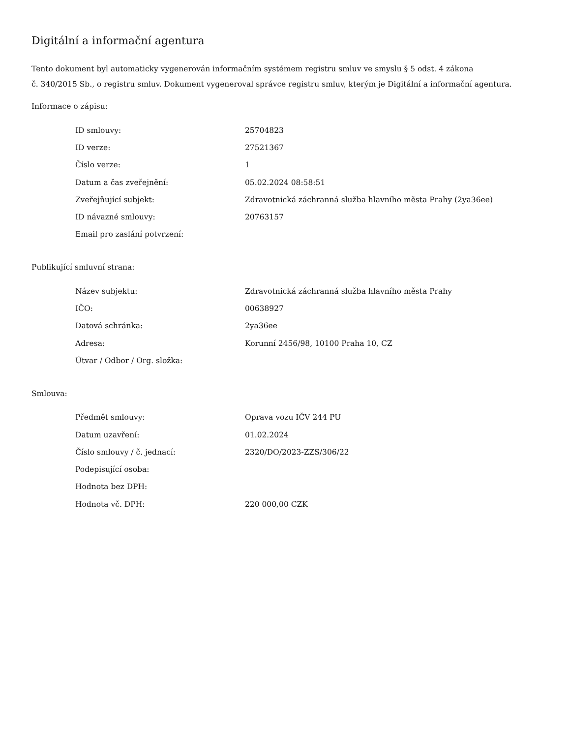Digitální a informační agentura
Tento dokument byl automaticky vygenerován informačním systémem registru smluv ve smyslu § 5 odst. 4 zákona
č. 340/2015 Sb., o registru smluv. Dokument vygeneroval správce registru smluv, kterým je Digitální a informační agentura.
Informace o zápisu:
| ID smlouvy: | 25704823 |
| ID verze: | 27521367 |
| Číslo verze: | 1 |
| Datum a čas zveřejnění: | 05.02.2024 08:58:51 |
| Zveřejňující subjekt: | Zdravotnická záchranná služba hlavního města Prahy (2ya36ee) |
| ID návazné smlouvy: | 20763157 |
| Email pro zaslání potvrzení: | |
Publikující smluvní strana:
| Název subjektu: | Zdravotnická záchranná služba hlavního města Prahy |
| IČO: | 00638927 |
| Datová schránka: | 2ya36ee |
| Adresa: | Korunní 2456/98, 10100 Praha 10, CZ |
| Útvar / Odbor / Org. složka: | |
Smlouva:
| Předmět smlouvy: | Oprava vozu IČV 244 PU |
| Datum uzavření: | 01.02.2024 |
| Číslo smlouvy / č. jednací: | 2320/DO/2023-ZZS/306/22 |
| Podepisující osoba: | |
| Hodnota bez DPH: | |
| Hodnota vč. DPH: | 220 000,00 CZK |